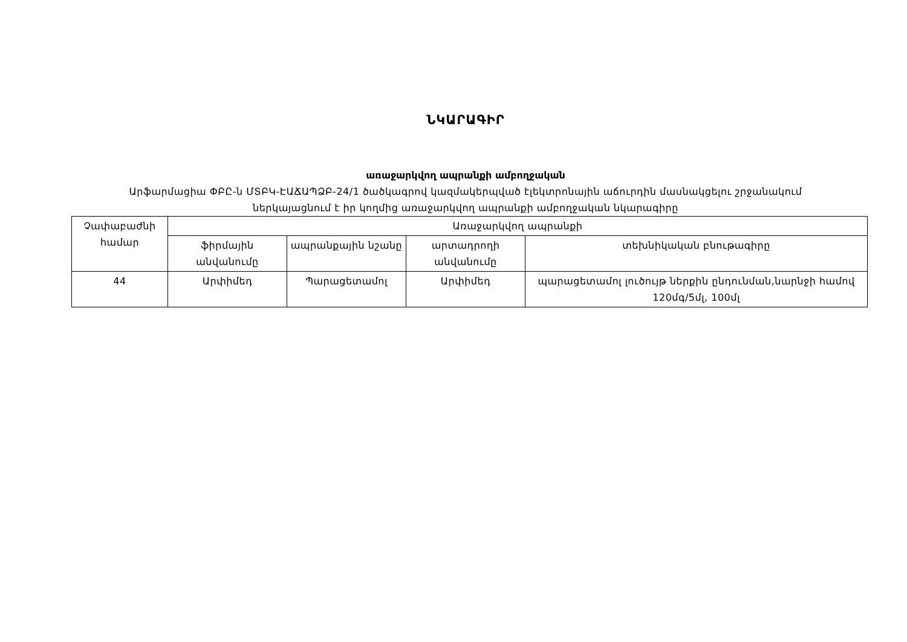ՆԿԱՐԱԳԻՐ
առաջարկվող ապրանքի ամբողջական
Արֆարմացիա ՓԲԸ-ն ՄՏԲԿ-ԷԱՃԱՊՁԲ-24/1 ծածկագրով կազմակերպված էլեկտրոնային աճուրդին մասնակցելու շրջանակում
ներկայացնում է իր կողմից առաջարկվող ապրանքի ամբողջական նկարագիրը
| Չափաբաժնի համար | Առաջարկվող ապրանքի | | | |
| --- | --- | --- | --- | --- |
| | ֆիրմային անվանումը | ապրանքային նշանը | արտադրողի անվանումը | տեխնիկական բնութագիրը |
| 44 | Արփիմեդ | Պարացետամոլ | Արփիմեդ | պարացետամոլ լուծույթ ներքին ընդունման,նարնջի համով 120մգ/5մլ, 100մլ |